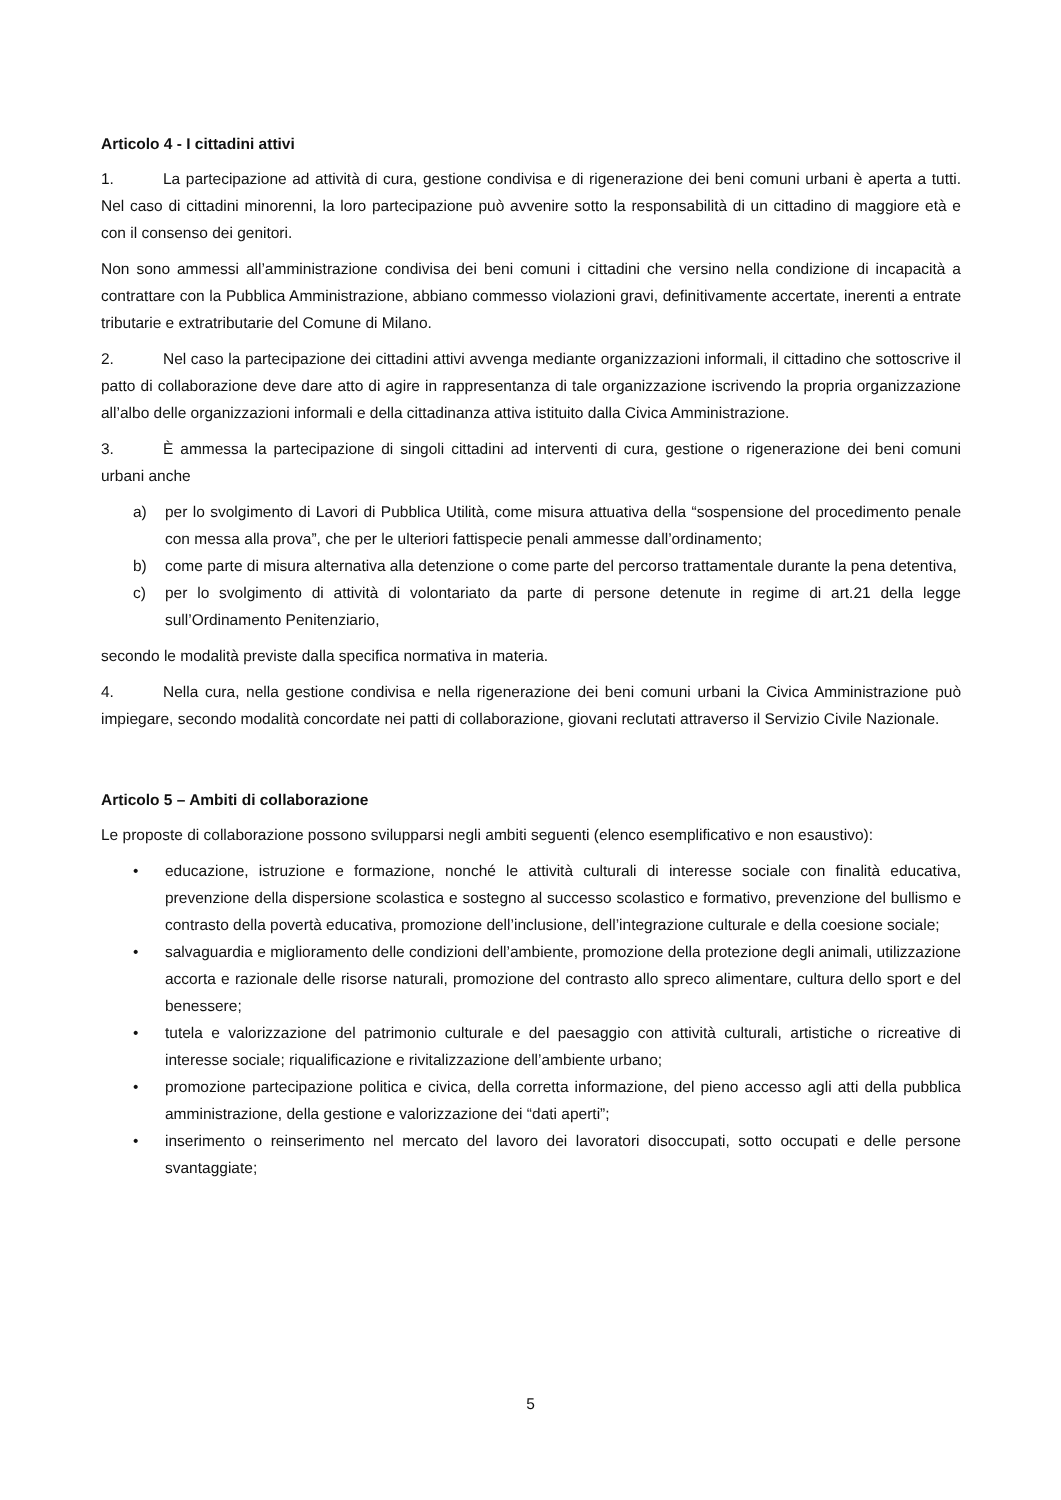Articolo 4 - I cittadini attivi
1. La partecipazione ad attività di cura, gestione condivisa e di rigenerazione dei beni comuni urbani è aperta a tutti. Nel caso di cittadini minorenni, la loro partecipazione può avvenire sotto la responsabilità di un cittadino di maggiore età e con il consenso dei genitori.
Non sono ammessi all’amministrazione condivisa dei beni comuni i cittadini che versino nella condizione di incapacità a contrattare con la Pubblica Amministrazione, abbiano commesso violazioni gravi, definitivamente accertate, inerenti a entrate tributarie e extratributarie del Comune di Milano.
2. Nel caso la partecipazione dei cittadini attivi avvenga mediante organizzazioni informali, il cittadino che sottoscrive il patto di collaborazione deve dare atto di agire in rappresentanza di tale organizzazione iscrivendo la propria organizzazione all’albo delle organizzazioni informali e della cittadinanza attiva istituito dalla Civica Amministrazione.
3. È ammessa la partecipazione di singoli cittadini ad interventi di cura, gestione o rigenerazione dei beni comuni urbani anche
a) per lo svolgimento di Lavori di Pubblica Utilità, come misura attuativa della “sospensione del procedimento penale con messa alla prova”, che per le ulteriori fattispecie penali ammesse dall’ordinamento;
b) come parte di misura alternativa alla detenzione o come parte del percorso trattamentale durante la pena detentiva,
c) per lo svolgimento di attività di volontariato da parte di persone detenute in regime di art.21 della legge sull’Ordinamento Penitenziario,
secondo le modalità previste dalla specifica normativa in materia.
4. Nella cura, nella gestione condivisa e nella rigenerazione dei beni comuni urbani la Civica Amministrazione può impiegare, secondo modalità concordate nei patti di collaborazione, giovani reclutati attraverso il Servizio Civile Nazionale.
Articolo 5 – Ambiti di collaborazione
Le proposte di collaborazione possono svilupparsi negli ambiti seguenti (elenco esemplificativo e non esaustivo):
• educazione, istruzione e formazione, nonché le attività culturali di interesse sociale con finalità educativa, prevenzione della dispersione scolastica e sostegno al successo scolastico e formativo, prevenzione del bullismo e contrasto della povertà educativa, promozione dell’inclusione, dell’integrazione culturale e della coesione sociale;
• salvaguardia e miglioramento delle condizioni dell’ambiente, promozione della protezione degli animali, utilizzazione accorta e razionale delle risorse naturali, promozione del contrasto allo spreco alimentare, cultura dello sport e del benessere;
• tutela e valorizzazione del patrimonio culturale e del paesaggio con attività culturali, artistiche o ricreative di interesse sociale; riqualificazione e rivitalizzazione dell’ambiente urbano;
• promozione partecipazione politica e civica, della corretta informazione, del pieno accesso agli atti della pubblica amministrazione, della gestione e valorizzazione dei “dati aperti”;
• inserimento o reinserimento nel mercato del lavoro dei lavoratori disoccupati, sotto occupati e delle persone svantaggiate;
5